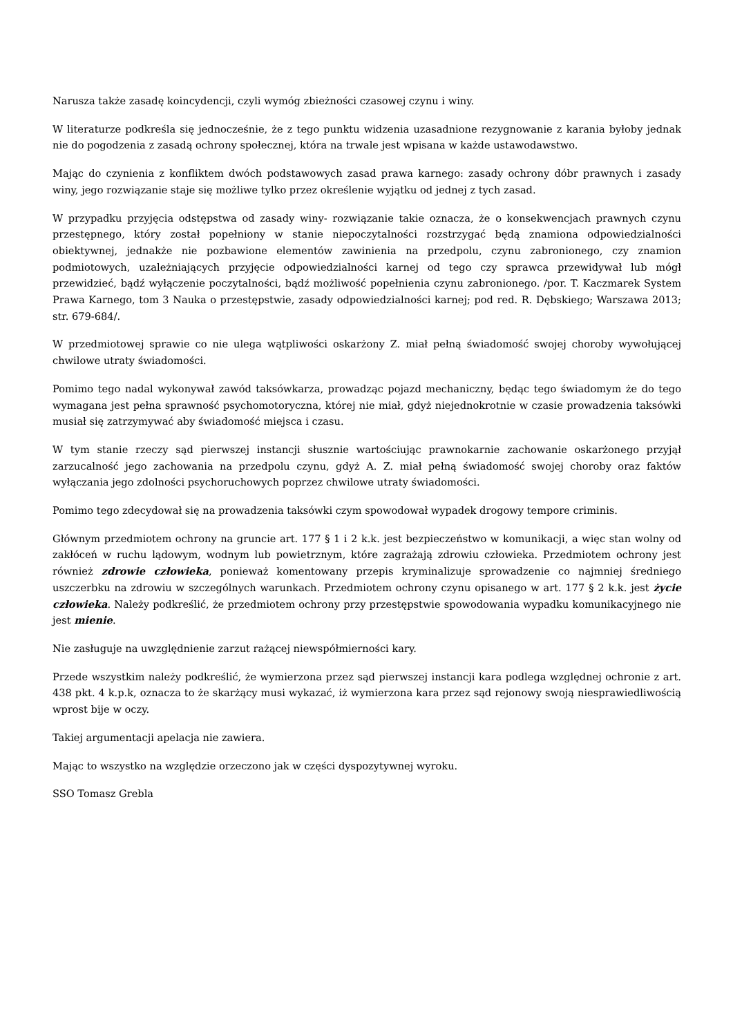Narusza także zasadę koincydencji, czyli wymóg zbieżności czasowej czynu i winy.
W literaturze podkreśla się jednocześnie, że z tego punktu widzenia uzasadnione rezygnowanie z karania byłoby jednak nie do pogodzenia z zasadą ochrony społecznej, która na trwale jest wpisana w każde ustawodawstwo.
Mając do czynienia z konfliktem dwóch podstawowych zasad prawa karnego: zasady ochrony dóbr prawnych i zasady winy, jego rozwiązanie staje się możliwe tylko przez określenie wyjątku od jednej z tych zasad.
W przypadku przyjęcia odstępstwa od zasady winy- rozwiązanie takie oznacza, że o konsekwencjach prawnych czynu przestępnego, który został popełniony w stanie niepoczytalności rozstrzygać będą znamiona odpowiedzialności obiektywnej, jednakże nie pozbawione elementów zawinienia na przedpolu, czynu zabronionego, czy znamion podmiotowych, uzależniających przyjęcie odpowiedzialności karnej od tego czy sprawca przewidywał lub mógł przewidzieć, bądź wyłączenie poczytalności, bądź możliwość popełnienia czynu zabronionego. /por. T. Kaczmarek System Prawa Karnego, tom 3 Nauka o przestępstwie, zasady odpowiedzialności karnej; pod red. R. Dębskiego; Warszawa 2013; str. 679-684/.
W przedmiotowej sprawie co nie ulega wątpliwości oskarżony Z. miał pełną świadomość swojej choroby wywołującej chwilowe utraty świadomości.
Pomimo tego nadal wykonywał zawód taksówkarza, prowadząc pojazd mechaniczny, będąc tego świadomym że do tego wymagana jest pełna sprawność psychomotoryczna, której nie miał, gdyż niejednokrotnie w czasie prowadzenia taksówki musiał się zatrzymywać aby świadomość miejsca i czasu.
W tym stanie rzeczy sąd pierwszej instancji słusznie wartościując prawnokarnie zachowanie oskarżonego przyjął zarzucalność jego zachowania na przedpolu czynu, gdyż A. Z. miał pełną świadomość swojej choroby oraz faktów wyłączania jego zdolności psychoruchowych poprzez chwilowe utraty świadomości.
Pomimo tego zdecydował się na prowadzenia taksówki czym spowodował wypadek drogowy tempore criminis.
Głównym przedmiotem ochrony na gruncie art. 177 § 1 i 2 k.k. jest bezpieczeństwo w komunikacji, a więc stan wolny od zakłóceń w ruchu lądowym, wodnym lub powietrznym, które zagrażają zdrowiu człowieka. Przedmiotem ochrony jest również zdrowie człowieka, ponieważ komentowany przepis kryminalizuje sprowadzenie co najmniej średniego uszczerbku na zdrowiu w szczególnych warunkach. Przedmiotem ochrony czynu opisanego w art. 177 § 2 k.k. jest życie człowieka. Należy podkreślić, że przedmiotem ochrony przy przestępstwie spowodowania wypadku komunikacyjnego nie jest mienie.
Nie zasługuje na uwzględnienie zarzut rażącej niewspółmierności kary.
Przede wszystkim należy podkreślić, że wymierzona przez sąd pierwszej instancji kara podlega względnej ochronie z art. 438 pkt. 4 k.p.k, oznacza to że skarżący musi wykazać, iż wymierzona kara przez sąd rejonowy swoją niesprawiedliwością wprost bije w oczy.
Takiej argumentacji apelacja nie zawiera.
Mając to wszystko na względzie orzeczono jak w części dyspozytywnej wyroku.
SSO Tomasz Grebla